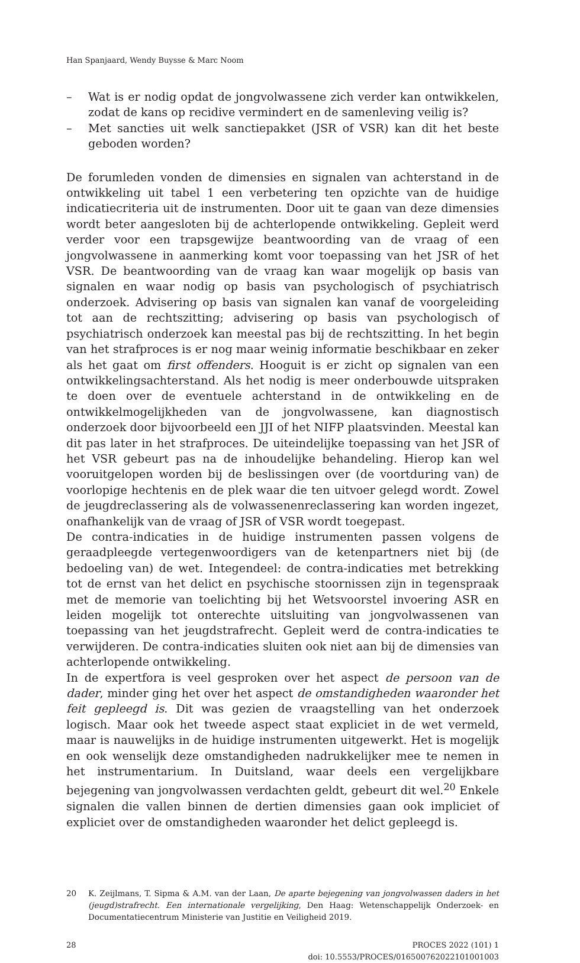Han Spanjaard, Wendy Buysse & Marc Noom
– Wat is er nodig opdat de jongvolwassene zich verder kan ontwikkelen, zodat de kans op recidive vermindert en de samenleving veilig is?
– Met sancties uit welk sanctiepakket (JSR of VSR) kan dit het beste geboden worden?
De forumleden vonden de dimensies en signalen van achterstand in de ontwikkeling uit tabel 1 een verbetering ten opzichte van de huidige indicatiecriteria uit de instrumenten. Door uit te gaan van deze dimensies wordt beter aangesloten bij de achterlopende ontwikkeling. Gepleit werd verder voor een trapsgewijze beantwoording van de vraag of een jongvolwassene in aanmerking komt voor toepassing van het JSR of het VSR. De beantwoording van de vraag kan waar mogelijk op basis van signalen en waar nodig op basis van psychologisch of psychiatrisch onderzoek. Advisering op basis van signalen kan vanaf de voorgeleiding tot aan de rechtszitting; advisering op basis van psychologisch of psychiatrisch onderzoek kan meestal pas bij de rechtszitting. In het begin van het strafproces is er nog maar weinig informatie beschikbaar en zeker als het gaat om first offenders. Hooguit is er zicht op signalen van een ontwikkelingsachterstand. Als het nodig is meer onderbouwde uitspraken te doen over de eventuele achterstand in de ontwikkeling en de ontwikkelmogelijkheden van de jongvolwassene, kan diagnostisch onderzoek door bijvoorbeeld een JJI of het NIFP plaatsvinden. Meestal kan dit pas later in het strafproces. De uiteindelijke toepassing van het JSR of het VSR gebeurt pas na de inhoudelijke behandeling. Hierop kan wel vooruitgelopen worden bij de beslissingen over (de voortduring van) de voorlopige hechtenis en de plek waar die ten uitvoer gelegd wordt. Zowel de jeugdreclassering als de volwassenenreclassering kan worden ingezet, onafhankelijk van de vraag of JSR of VSR wordt toegepast.
De contra-indicaties in de huidige instrumenten passen volgens de geraadpleegde vertegenwoordigers van de ketenpartners niet bij (de bedoeling van) de wet. Integendeel: de contra-indicaties met betrekking tot de ernst van het delict en psychische stoornissen zijn in tegenspraak met de memorie van toelichting bij het Wetsvoorstel invoering ASR en leiden mogelijk tot onterechte uitsluiting van jongvolwassenen van toepassing van het jeugdstrafrecht. Gepleit werd de contra-indicaties te verwijderen. De contra-indicaties sluiten ook niet aan bij de dimensies van achterlopende ontwikkeling.
In de expertfora is veel gesproken over het aspect de persoon van de dader, minder ging het over het aspect de omstandigheden waaronder het feit gepleegd is. Dit was gezien de vraagstelling van het onderzoek logisch. Maar ook het tweede aspect staat expliciet in de wet vermeld, maar is nauwelijks in de huidige instrumenten uitgewerkt. Het is mogelijk en ook wenselijk deze omstandigheden nadrukkelijker mee te nemen in het instrumentarium. In Duitsland, waar deels een vergelijkbare bejegening van jongvolwassen verdachten geldt, gebeurt dit wel.<sup>20</sup> Enkele signalen die vallen binnen de dertien dimensies gaan ook impliciet of expliciet over de omstandigheden waaronder het delict gepleegd is.
20 K. Zeijlmans, T. Sipma & A.M. van der Laan, De aparte bejegening van jongvolwassen daders in het (jeugd)strafrecht. Een internationale vergelijking, Den Haag: Wetenschappelijk Onderzoek- en Documentatiecentrum Ministerie van Justitie en Veiligheid 2019.
28 PROCES 2022 (101) 1
doi: 10.5553/PROCES/016500762022101001003